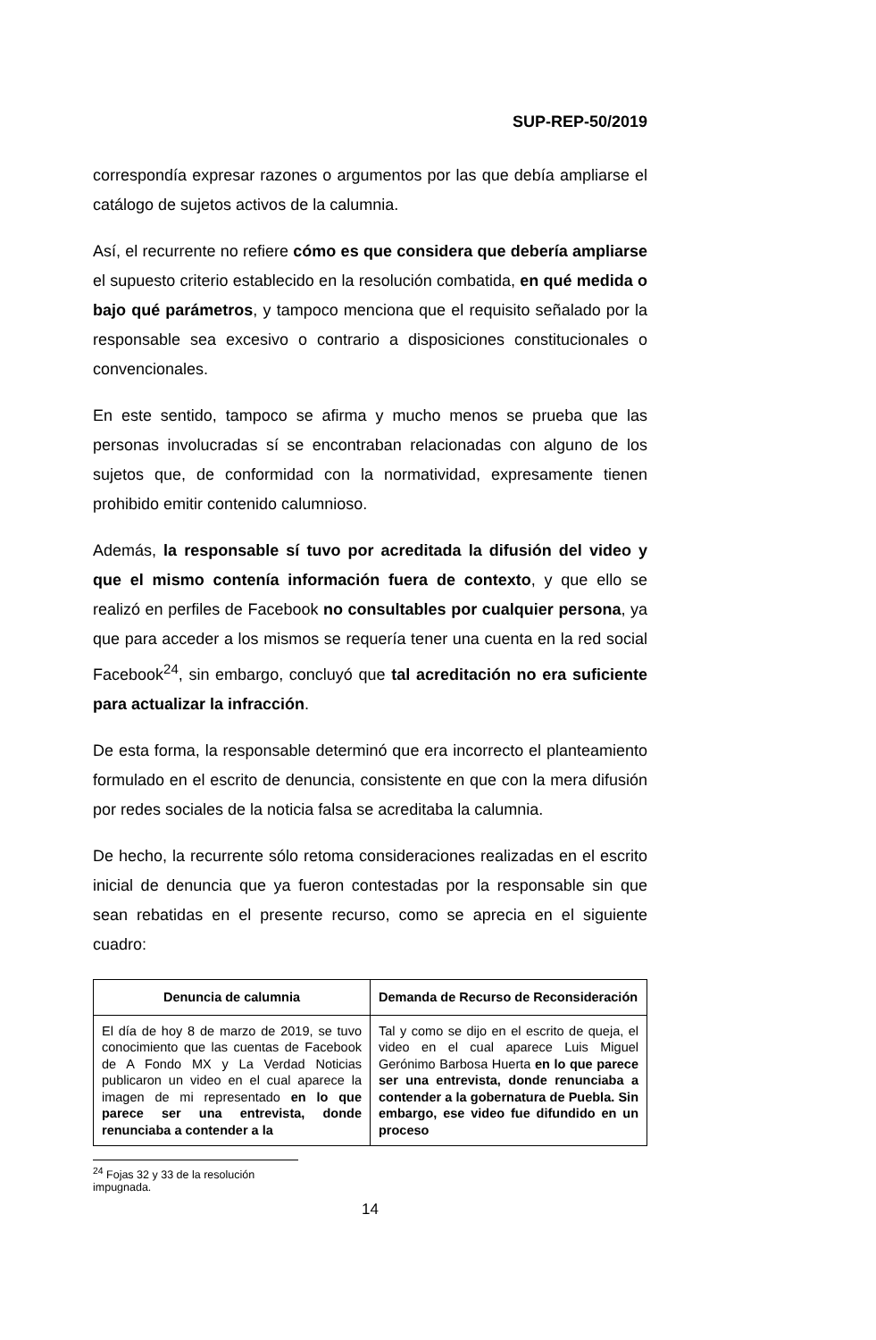SUP-REP-50/2019
correspondía expresar razones o argumentos por las que debía ampliarse el catálogo de sujetos activos de la calumnia.
Así, el recurrente no refiere cómo es que considera que debería ampliarse el supuesto criterio establecido en la resolución combatida, en qué medida o bajo qué parámetros, y tampoco menciona que el requisito señalado por la responsable sea excesivo o contrario a disposiciones constitucionales o convencionales.
En este sentido, tampoco se afirma y mucho menos se prueba que las personas involucradas sí se encontraban relacionadas con alguno de los sujetos que, de conformidad con la normatividad, expresamente tienen prohibido emitir contenido calumnioso.
Además, la responsable sí tuvo por acreditada la difusión del video y que el mismo contenía información fuera de contexto, y que ello se realizó en perfiles de Facebook no consultables por cualquier persona, ya que para acceder a los mismos se requería tener una cuenta en la red social Facebook<sup>24</sup>, sin embargo, concluyó que tal acreditación no era suficiente para actualizar la infracción.
De esta forma, la responsable determinó que era incorrecto el planteamiento formulado en el escrito de denuncia, consistente en que con la mera difusión por redes sociales de la noticia falsa se acreditaba la calumnia.
De hecho, la recurrente sólo retoma consideraciones realizadas en el escrito inicial de denuncia que ya fueron contestadas por la responsable sin que sean rebatidas en el presente recurso, como se aprecia en el siguiente cuadro:
| Denuncia de calumnia | Demanda de Recurso de Reconsideración |
| --- | --- |
| El día de hoy 8 de marzo de 2019, se tuvo conocimiento que las cuentas de Facebook de A Fondo MX y La Verdad Noticias publicaron un video en el cual aparece la imagen de mi representado en lo que parece ser una entrevista, donde renunciaba a contender a la | Tal y como se dijo en el escrito de queja, el video en el cual aparece Luis Miguel Gerónimo Barbosa Huerta en lo que parece ser una entrevista, donde renunciaba a contender a la gobernatura de Puebla. Sin embargo, ese video fue difundido en un proceso |
<sup>24</sup> Fojas 32 y 33 de la resolución impugnada.
14